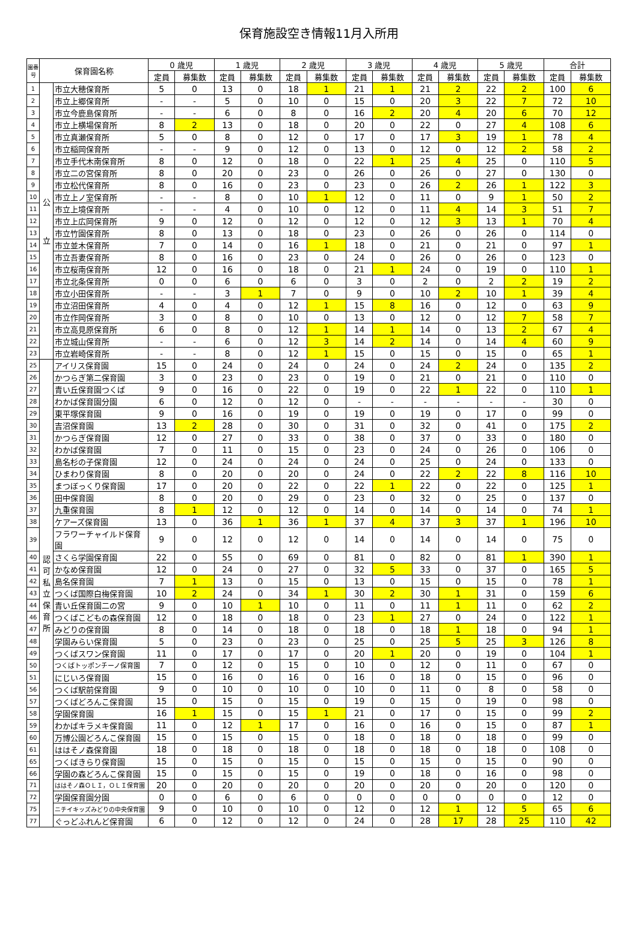保育施設空き情報11月入所用
| 園番号 | 保育園名称 | | 0 歳児 | | 1 歳児 | | 2 歳児 | | 3 歳児 | | 4 歳児 | | 5 歳児 | | 合計 | |
| --- | --- | --- | --- | --- | --- | --- | --- | --- | --- | --- | --- | --- | --- | --- | --- | --- |
| | | | 定員 | 募集数 | 定員 | 募集数 | 定員 | 募集数 | 定員 | 募集数 | 定員 | 募集数 | 定員 | 募集数 | 定員 | 募集数 |
| 1 | 公 立 | 市立大穂保育所 | 5 | 0 | 13 | 0 | 18 | 1 | 21 | 1 | 21 | 2 | 22 | 2 | 100 | 6 |
| 2 | | 市立上郷保育所 | - | - | 5 | 0 | 10 | 0 | 15 | 0 | 20 | 3 | 22 | 7 | 72 | 10 |
| 3 | | 市立今鹿島保育所 | - | - | 6 | 0 | 8 | 0 | 16 | 2 | 20 | 4 | 20 | 6 | 70 | 12 |
| 4 | | 市立上横場保育所 | 8 | 2 | 13 | 0 | 18 | 0 | 20 | 0 | 22 | 0 | 27 | 4 | 108 | 6 |
| 5 | | 市立真瀬保育所 | 5 | 0 | 8 | 0 | 12 | 0 | 17 | 0 | 17 | 3 | 19 | 1 | 78 | 4 |
| 6 | | 市立稲岡保育所 | - | - | 9 | 0 | 12 | 0 | 13 | 0 | 12 | 0 | 12 | 2 | 58 | 2 |
| 7 | | 市立手代木南保育所 | 8 | 0 | 12 | 0 | 18 | 0 | 22 | 1 | 25 | 4 | 25 | 0 | 110 | 5 |
| 8 | | 市立二の宮保育所 | 8 | 0 | 20 | 0 | 23 | 0 | 26 | 0 | 26 | 0 | 27 | 0 | 130 | 0 |
| 9 | | 市立松代保育所 | 8 | 0 | 16 | 0 | 23 | 0 | 23 | 0 | 26 | 2 | 26 | 1 | 122 | 3 |
| 10 | | 市立上ノ室保育所 | - | - | 8 | 0 | 10 | 1 | 12 | 0 | 11 | 0 | 9 | 1 | 50 | 2 |
| 11 | | 市立上境保育所 | - | - | 4 | 0 | 10 | 0 | 12 | 0 | 11 | 4 | 14 | 3 | 51 | 7 |
| 12 | | 市立上広岡保育所 | 9 | 0 | 12 | 0 | 12 | 0 | 12 | 0 | 12 | 3 | 13 | 1 | 70 | 4 |
| 13 | | 市立竹園保育所 | 8 | 0 | 13 | 0 | 18 | 0 | 23 | 0 | 26 | 0 | 26 | 0 | 114 | 0 |
| 14 | | 市立並木保育所 | 7 | 0 | 14 | 0 | 16 | 1 | 18 | 0 | 21 | 0 | 21 | 0 | 97 | 1 |
| 15 | | 市立吾妻保育所 | 8 | 0 | 16 | 0 | 23 | 0 | 24 | 0 | 26 | 0 | 26 | 0 | 123 | 0 |
| 16 | | 市立桜南保育所 | 12 | 0 | 16 | 0 | 18 | 0 | 21 | 1 | 24 | 0 | 19 | 0 | 110 | 1 |
| 17 | | 市立北条保育所 | 0 | 0 | 6 | 0 | 6 | 0 | 3 | 0 | 2 | 0 | 2 | 2 | 19 | 2 |
| 18 | | 市立小田保育所 | - | - | 3 | 1 | 7 | 0 | 9 | 0 | 10 | 2 | 10 | 1 | 39 | 4 |
| 19 | | 市立沼田保育所 | 4 | 0 | 4 | 0 | 12 | 1 | 15 | 8 | 16 | 0 | 12 | 0 | 63 | 9 |
| 20 | | 市立作岡保育所 | 3 | 0 | 8 | 0 | 10 | 0 | 13 | 0 | 12 | 0 | 12 | 7 | 58 | 7 |
| 21 | | 市立高見原保育所 | 6 | 0 | 8 | 0 | 12 | 1 | 14 | 1 | 14 | 0 | 13 | 2 | 67 | 4 |
| 22 | | 市立城山保育所 | - | - | 6 | 0 | 12 | 3 | 14 | 2 | 14 | 0 | 14 | 4 | 60 | 9 |
| 23 | | 市立岩崎保育所 | - | - | 8 | 0 | 12 | 1 | 15 | 0 | 15 | 0 | 15 | 0 | 65 | 1 |
| 25 | 認可 私立 保育所 | アイリス保育園 | 15 | 0 | 24 | 0 | 24 | 0 | 24 | 0 | 24 | 2 | 24 | 0 | 135 | 2 |
| 26 | | かつらぎ第二保育園 | 3 | 0 | 23 | 0 | 23 | 0 | 19 | 0 | 21 | 0 | 21 | 0 | 110 | 0 |
| 27 | | 青い丘保育園つくば | 9 | 0 | 16 | 0 | 22 | 0 | 19 | 0 | 22 | 1 | 22 | 0 | 110 | 1 |
| 28 | | わかば保育園分園 | 6 | 0 | 12 | 0 | 12 | 0 | - | - | - | - | - | - | 30 | 0 |
| 29 | | 東平塚保育園 | 9 | 0 | 16 | 0 | 19 | 0 | 19 | 0 | 19 | 0 | 17 | 0 | 99 | 0 |
| 30 | | 吉沼保育園 | 13 | 2 | 28 | 0 | 30 | 0 | 31 | 0 | 32 | 0 | 41 | 0 | 175 | 2 |
| 31 | | かつらぎ保育園 | 12 | 0 | 27 | 0 | 33 | 0 | 38 | 0 | 37 | 0 | 33 | 0 | 180 | 0 |
| 32 | | わかば保育園 | 7 | 0 | 11 | 0 | 15 | 0 | 23 | 0 | 24 | 0 | 26 | 0 | 106 | 0 |
| 33 | | 島名杉の子保育園 | 12 | 0 | 24 | 0 | 24 | 0 | 24 | 0 | 25 | 0 | 24 | 0 | 133 | 0 |
| 34 | | ひまわり保育園 | 8 | 0 | 20 | 0 | 20 | 0 | 24 | 0 | 22 | 2 | 22 | 8 | 116 | 10 |
| 35 | | まつぼっくり保育園 | 17 | 0 | 20 | 0 | 22 | 0 | 22 | 1 | 22 | 0 | 22 | 0 | 125 | 1 |
| 36 | | 田中保育園 | 8 | 0 | 20 | 0 | 29 | 0 | 23 | 0 | 32 | 0 | 25 | 0 | 137 | 0 |
| 37 | | 九重保育園 | 8 | 1 | 12 | 0 | 12 | 0 | 14 | 0 | 14 | 0 | 14 | 0 | 74 | 1 |
| 38 | | ケアーズ保育園 | 13 | 0 | 36 | 1 | 36 | 1 | 37 | 4 | 37 | 3 | 37 | 1 | 196 | 10 |
| 39 | | フラワーチャイルド保育園 | 9 | 0 | 12 | 0 | 12 | 0 | 14 | 0 | 14 | 0 | 14 | 0 | 75 | 0 |
| 40 | | さくら学園保育園 | 22 | 0 | 55 | 0 | 69 | 0 | 81 | 0 | 82 | 0 | 81 | 1 | 390 | 1 |
| 41 | | かなめ保育園 | 12 | 0 | 24 | 0 | 27 | 0 | 32 | 5 | 33 | 0 | 37 | 0 | 165 | 5 |
| 42 | | 島名保育園 | 7 | 1 | 13 | 0 | 15 | 0 | 13 | 0 | 15 | 0 | 15 | 0 | 78 | 1 |
| 43 | | つくば国際白梅保育園 | 10 | 2 | 24 | 0 | 34 | 1 | 30 | 2 | 30 | 1 | 31 | 0 | 159 | 6 |
| 44 | | 青い丘保育園二の宮 | 9 | 0 | 10 | 1 | 10 | 0 | 11 | 0 | 11 | 1 | 11 | 0 | 62 | 2 |
| 46 | | つくばこどもの森保育園 | 12 | 0 | 18 | 0 | 18 | 0 | 23 | 1 | 27 | 0 | 24 | 0 | 122 | 1 |
| 47 | | みどりの保育園 | 8 | 0 | 14 | 0 | 18 | 0 | 18 | 0 | 18 | 1 | 18 | 0 | 94 | 1 |
| 48 | | 学園みらい保育園 | 5 | 0 | 23 | 0 | 23 | 0 | 25 | 0 | 25 | 5 | 25 | 3 | 126 | 8 |
| 49 | | つくばスワン保育園 | 11 | 0 | 17 | 0 | 17 | 0 | 20 | 1 | 20 | 0 | 19 | 0 | 104 | 1 |
| 50 | | つくばトッポンチーノ保育園 | 7 | 0 | 12 | 0 | 15 | 0 | 10 | 0 | 12 | 0 | 11 | 0 | 67 | 0 |
| 51 | | にじいろ保育園 | 15 | 0 | 16 | 0 | 16 | 0 | 16 | 0 | 18 | 0 | 15 | 0 | 96 | 0 |
| 56 | | つくば駅前保育園 | 9 | 0 | 10 | 0 | 10 | 0 | 10 | 0 | 11 | 0 | 8 | 0 | 58 | 0 |
| 57 | | つくばどろんこ保育園 | 15 | 0 | 15 | 0 | 15 | 0 | 19 | 0 | 15 | 0 | 19 | 0 | 98 | 0 |
| 58 | | 学園保育園 | 16 | 1 | 15 | 0 | 15 | 1 | 21 | 0 | 17 | 0 | 15 | 0 | 99 | 2 |
| 59 | | わかばキラメキ保育園 | 11 | 0 | 12 | 1 | 17 | 0 | 16 | 0 | 16 | 0 | 15 | 0 | 87 | 1 |
| 60 | | 万博公園どろんこ保育園 | 15 | 0 | 15 | 0 | 15 | 0 | 18 | 0 | 18 | 0 | 18 | 0 | 99 | 0 |
| 61 | | ははそノ森保育園 | 18 | 0 | 18 | 0 | 18 | 0 | 18 | 0 | 18 | 0 | 18 | 0 | 108 | 0 |
| 65 | | つくばきらり保育園 | 15 | 0 | 15 | 0 | 15 | 0 | 15 | 0 | 15 | 0 | 15 | 0 | 90 | 0 |
| 66 | | 学園の森どろんこ保育園 | 15 | 0 | 15 | 0 | 15 | 0 | 19 | 0 | 18 | 0 | 16 | 0 | 98 | 0 |
| 71 | | ははそノ森ＯＬＩ，ＯＬＩ保育園 | 20 | 0 | 20 | 0 | 20 | 0 | 20 | 0 | 20 | 0 | 20 | 0 | 120 | 0 |
| 72 | | 学園保育園分園 | 0 | 0 | 6 | 0 | 6 | 0 | 0 | 0 | 0 | 0 | 0 | 0 | 12 | 0 |
| 75 | | ニチイキッズみどりの中央保育園 | 9 | 0 | 10 | 0 | 10 | 0 | 12 | 0 | 12 | 1 | 12 | 5 | 65 | 6 |
| 77 | | ぐっどふれんど保育園 | 6 | 0 | 12 | 0 | 12 | 0 | 24 | 0 | 28 | 17 | 28 | 25 | 110 | 42 |